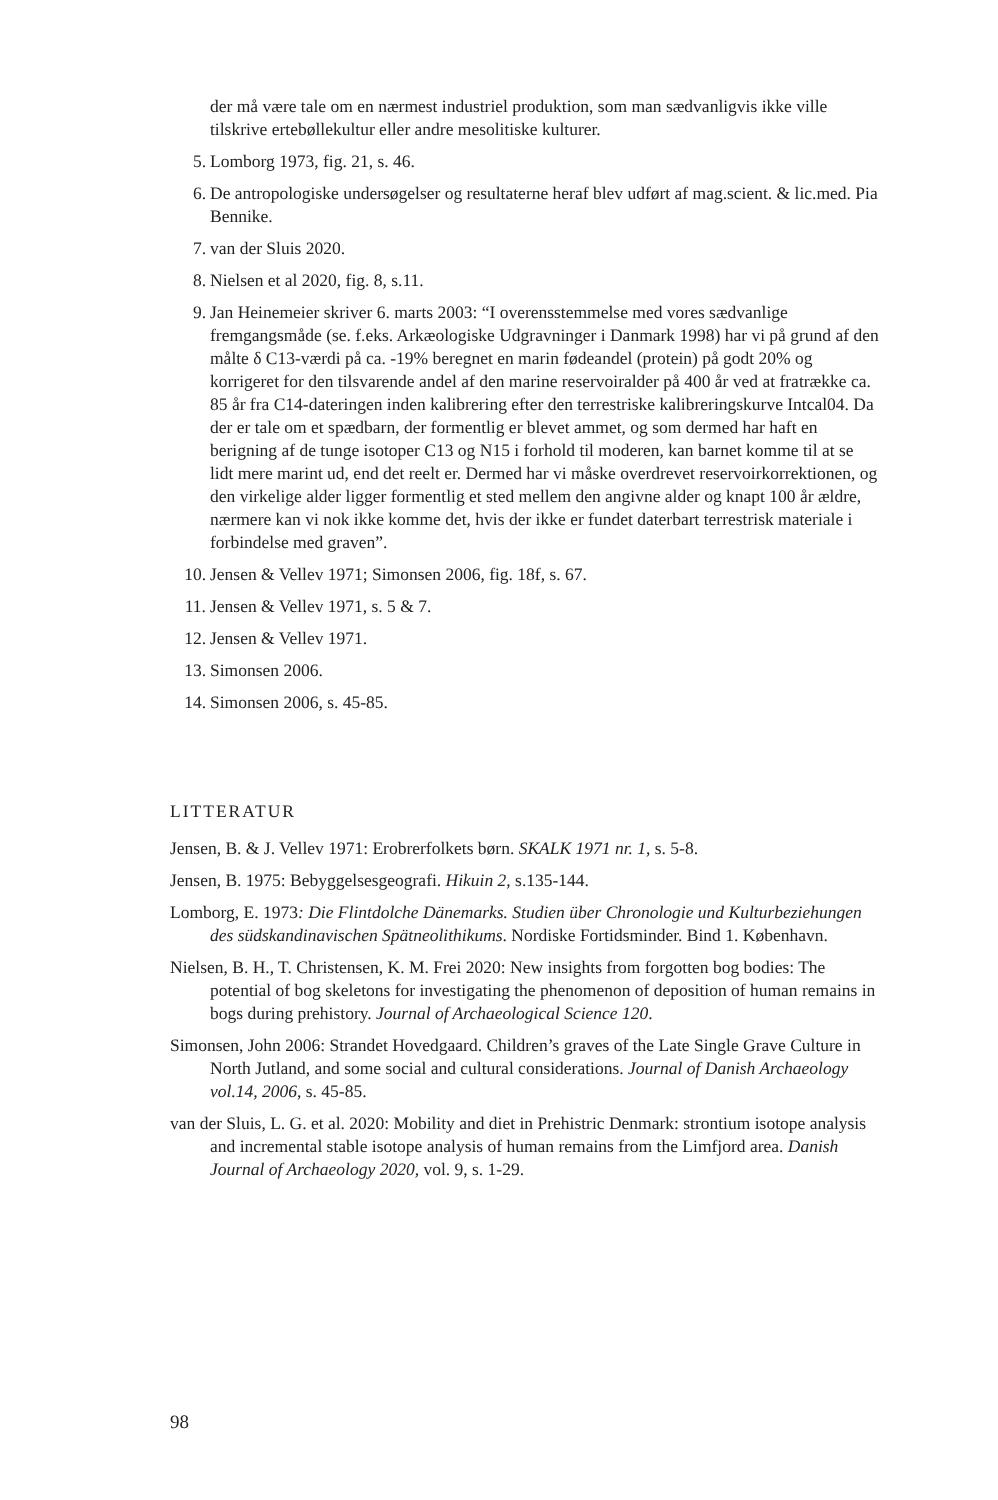der må være tale om en nærmest industriel produktion, som man sædvanligvis ikke ville tilskrive ertebøllekultur eller andre mesolitiske kulturer.
5. Lomborg 1973, fig. 21, s. 46.
6. De antropologiske undersøgelser og resultaterne heraf blev udført af mag.scient. & lic.med. Pia Bennike.
7. van der Sluis 2020.
8. Nielsen et al 2020, fig. 8, s.11.
9. Jan Heinemeier skriver 6. marts 2003: “I overensstemmelse med vores sædvanlige fremgangsmåde (se. f.eks. Arkæologiske Udgravninger i Danmark 1998) har vi på grund af den målte δ C13-værdi på ca. -19% beregnet en marin fødeandel (protein) på godt 20% og korrigeret for den tilsvarende andel af den marine reservoiralder på 400 år ved at fratrække ca. 85 år fra C14-dateringen inden kalibrering efter den terrestriske kalibreringskurve Intcal04. Da der er tale om et spædbarn, der formentlig er blevet ammet, og som dermed har haft en berigning af de tunge isotoper C13 og N15 i forhold til moderen, kan barnet komme til at se lidt mere marint ud, end det reelt er. Dermed har vi måske overdrevet reservoirkorrektionen, og den virkelige alder ligger formentlig et sted mellem den angivne alder og knapt 100 år ældre, nærmere kan vi nok ikke komme det, hvis der ikke er fundet daterbart terrestrisk materiale i forbindelse med graven”.
10. Jensen & Vellev 1971; Simonsen 2006, fig. 18f, s. 67.
11. Jensen & Vellev 1971, s. 5 & 7.
12. Jensen & Vellev 1971.
13. Simonsen 2006.
14. Simonsen 2006, s. 45-85.
LITTERATUR
Jensen, B. & J. Vellev 1971: Erobrerfolkets børn. SKALK 1971 nr. 1, s. 5-8.
Jensen, B. 1975: Bebyggelsesgeografi. Hikuin 2, s.135-144.
Lomborg, E. 1973: Die Flintdolche Dänemarks. Studien über Chronologie und Kulturbeziehungen des südskandinavischen Spätneolithikums. Nordiske Fortidsminder. Bind 1. København.
Nielsen, B. H., T. Christensen, K. M. Frei 2020: New insights from forgotten bog bodies: The potential of bog skeletons for investigating the phenomenon of deposition of human remains in bogs during prehistory. Journal of Archaeological Science 120.
Simonsen, John 2006: Strandet Hovedgaard. Children’s graves of the Late Single Grave Culture in North Jutland, and some social and cultural considerations. Journal of Danish Archaeology vol.14, 2006, s. 45-85.
van der Sluis, L. G. et al. 2020: Mobility and diet in Prehistric Denmark: strontium isotope analysis and incremental stable isotope analysis of human remains from the Limfjord area. Danish Journal of Archaeology 2020, vol. 9, s. 1-29.
98